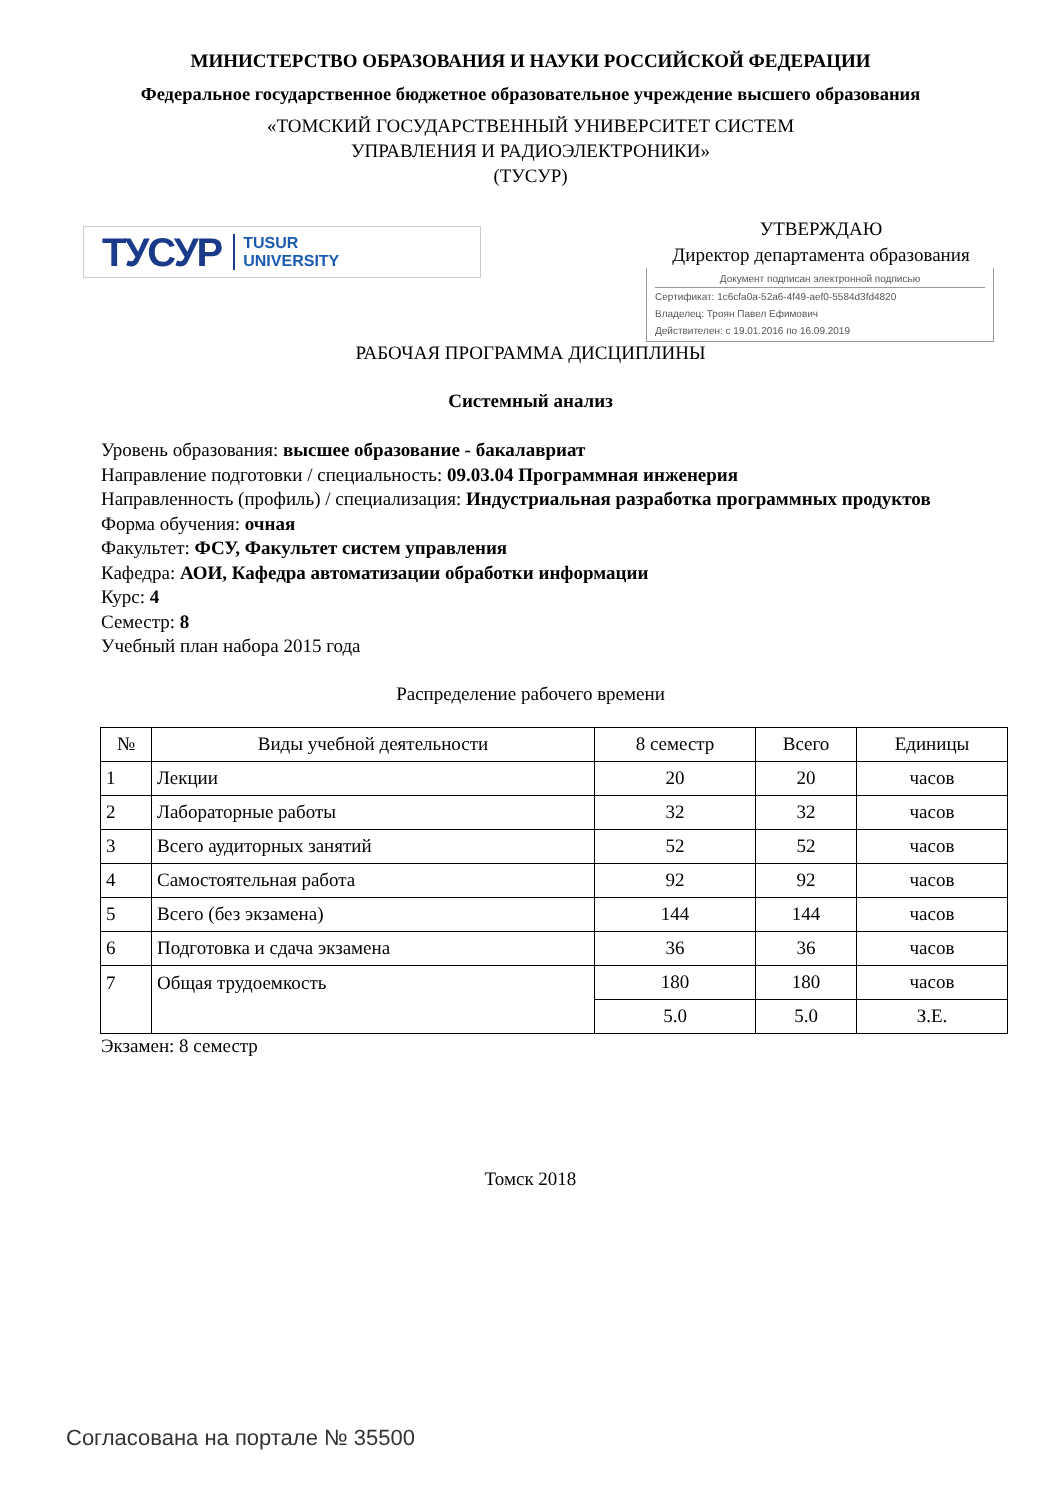МИНИСТЕРСТВО ОБРАЗОВАНИЯ И НАУКИ РОССИЙСКОЙ ФЕДЕРАЦИИ
Федеральное государственное бюджетное образовательное учреждение высшего образования
«ТОМСКИЙ ГОСУДАРСТВЕННЫЙ УНИВЕРСИТЕТ СИСТЕМ
УПРАВЛЕНИЯ И РАДИОЭЛЕКТРОНИКИ»
(ТУСУР)
ТУСУР TUSUR
UNIVERSITY
УТВЕРЖДАЮ
Директор департамента образования
Документ подписан электронной подписью
Сертификат: 1c6cfa0a-52a6-4f49-aef0-5584d3fd4820
Владелец: Троян Павел Ефимович
Действителен: с 19.01.2016 по 16.09.2019
РАБОЧАЯ ПРОГРАММА ДИСЦИПЛИНЫ
Системный анализ
Уровень образования: высшее образование - бакалавриат
Направление подготовки / специальность: 09.03.04 Программная инженерия
Направленность (профиль) / специализация: Индустриальная разработка программных продуктов
Форма обучения: очная
Факультет: ФСУ, Факультет систем управления
Кафедра: АОИ, Кафедра автоматизации обработки информации
Курс: 4
Семестр: 8
Учебный план набора 2015 года
Распределение рабочего времени
| № | Виды учебной деятельности | 8 семестр | Всего | Единицы |
| --- | --- | --- | --- | --- |
| 1 | Лекции | 20 | 20 | часов |
| 2 | Лабораторные работы | 32 | 32 | часов |
| 3 | Всего аудиторных занятий | 52 | 52 | часов |
| 4 | Самостоятельная работа | 92 | 92 | часов |
| 5 | Всего (без экзамена) | 144 | 144 | часов |
| 6 | Подготовка и сдача экзамена | 36 | 36 | часов |
| 7 | Общая трудоемкость | 180 | 180 | часов |
| | | 5.0 | 5.0 | З.Е. |
Экзамен: 8 семестр
Томск 2018
Согласована на портале № 35500